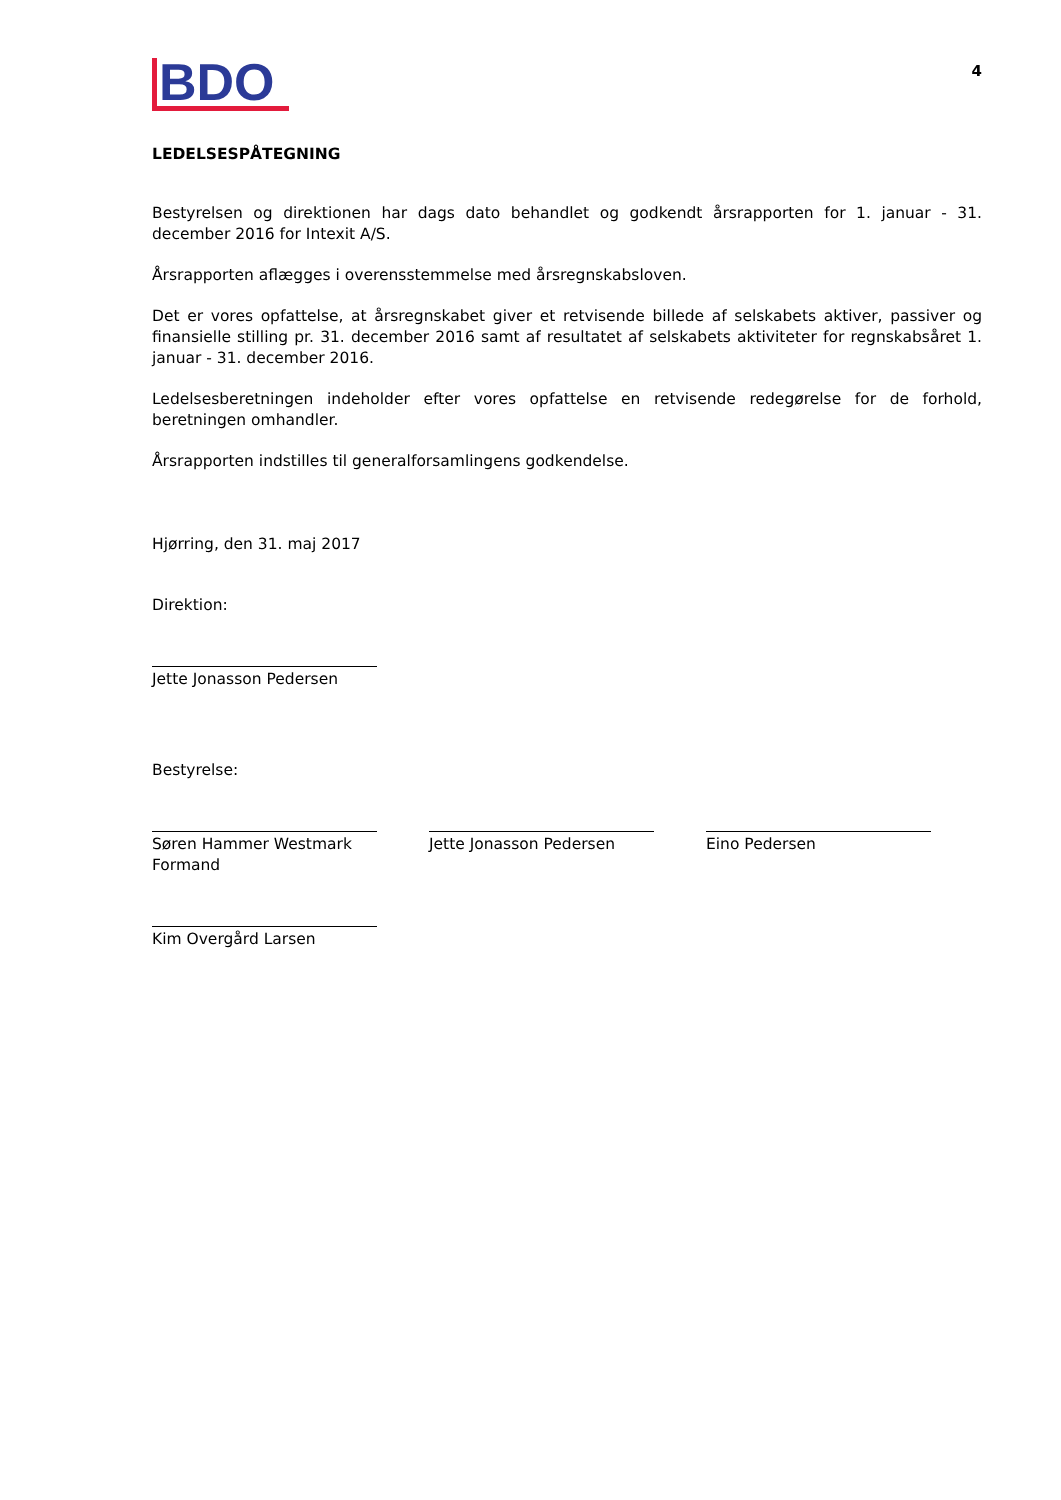BDO
4
LEDELSESPÅTEGNING
Bestyrelsen og direktionen har dags dato behandlet og godkendt årsrapporten for 1. januar - 31. december 2016 for Intexit A/S.
Årsrapporten aflægges i overensstemmelse med årsregnskabsloven.
Det er vores opfattelse, at årsregnskabet giver et retvisende billede af selskabets aktiver, passiver og finansielle stilling pr. 31. december 2016 samt af resultatet af selskabets aktiviteter for regnskabsåret 1. januar - 31. december 2016.
Ledelsesberetningen indeholder efter vores opfattelse en retvisende redegørelse for de forhold, beretningen omhandler.
Årsrapporten indstilles til generalforsamlingens godkendelse.
Hjørring, den 31. maj 2017
Direktion:
Jette Jonasson Pedersen
Bestyrelse:
Søren Hammer Westmark
Formand
Jette Jonasson Pedersen Eino Pedersen
Kim Overgård Larsen